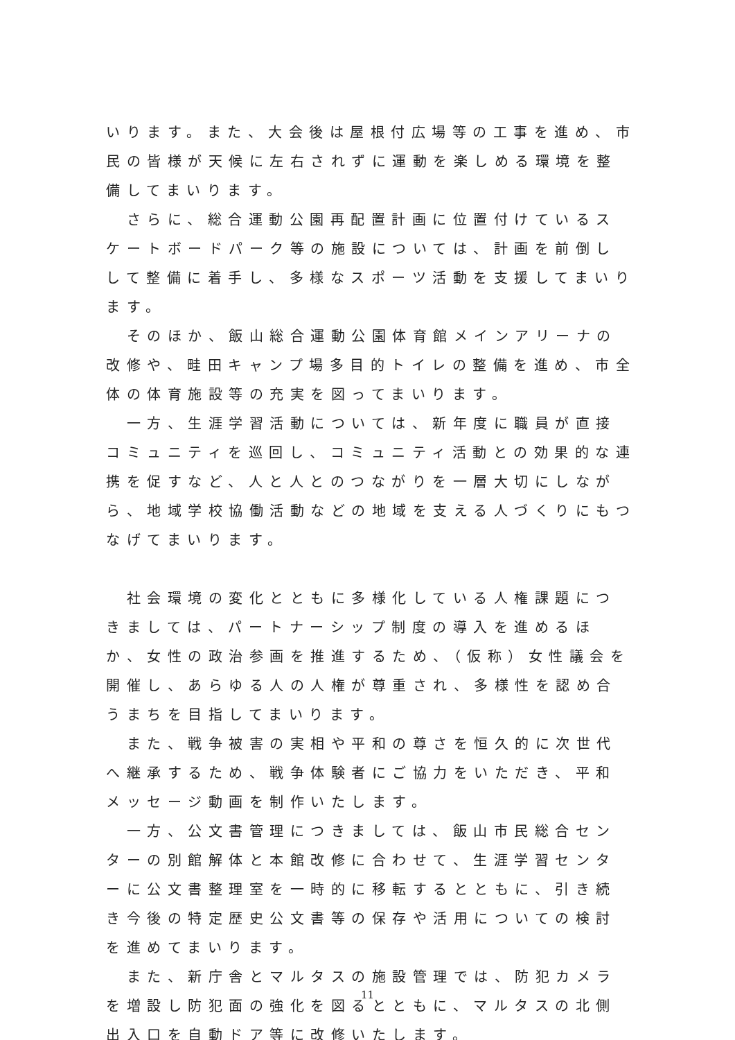いります。また、大会後は屋根付広場等の工事を進め、市民の皆様が天候に左右されずに運動を楽しめる環境を整備してまいります。
　さらに、総合運動公園再配置計画に位置付けているスケートボードパーク等の施設については、計画を前倒しして整備に着手し、多様なスポーツ活動を支援してまいります。
　そのほか、飯山総合運動公園体育館メインアリーナの改修や、畦田キャンプ場多目的トイレの整備を進め、市全体の体育施設等の充実を図ってまいります。
　一方、生涯学習活動については、新年度に職員が直接コミュニティを巡回し、コミュニティ活動との効果的な連携を促すなど、人と人とのつながりを一層大切にしながら、地域学校協働活動などの地域を支える人づくりにもつなげてまいります。
　社会環境の変化とともに多様化している人権課題につきましては、パートナーシップ制度の導入を進めるほか、女性の政治参画を推進するため、（仮称）女性議会を開催し、あらゆる人の人権が尊重され、多様性を認め合うまちを目指してまいります。
　また、戦争被害の実相や平和の尊さを恒久的に次世代へ継承するため、戦争体験者にご協力をいただき、平和メッセージ動画を制作いたします。
　一方、公文書管理につきましては、飯山市民総合センターの別館解体と本館改修に合わせて、生涯学習センターに公文書整理室を一時的に移転するとともに、引き続き今後の特定歴史公文書等の保存や活用についての検討を進めてまいります。
　また、新庁舎とマルタスの施設管理では、防犯カメラを増設し防犯面の強化を図るとともに、マルタスの北側出入口を自動ドア等に改修いたします。
11